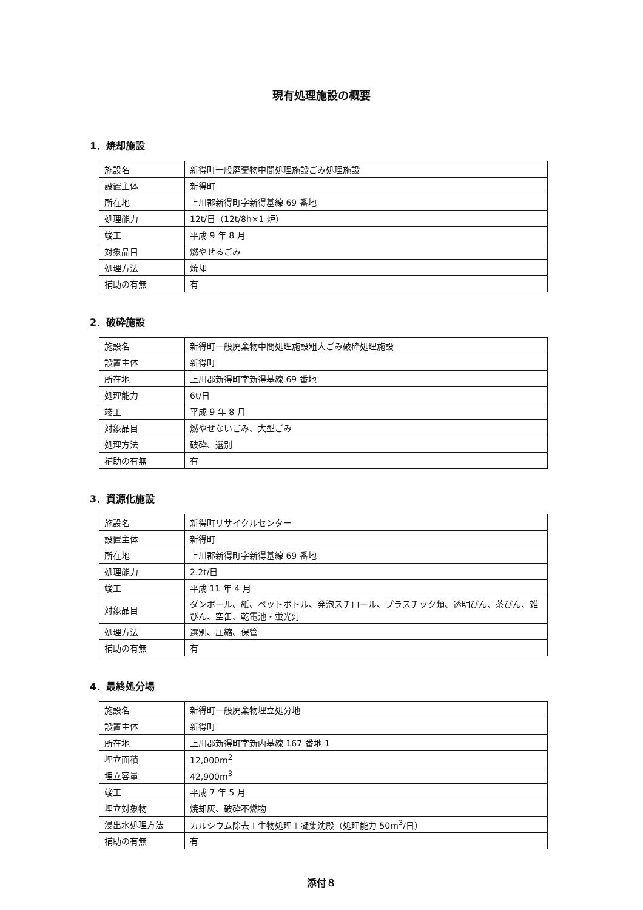現有処理施設の概要
1．焼却施設
| 施設名 | 新得町一般廃棄物中間処理施設ごみ処理施設 |
| 設置主体 | 新得町 |
| 所在地 | 上川郡新得町字新得基線 69 番地 |
| 処理能力 | 12t/日（12t/8h×1 炉） |
| 竣工 | 平成 9 年 8 月 |
| 対象品目 | 燃やせるごみ |
| 処理方法 | 焼却 |
| 補助の有無 | 有 |
2．破砕施設
| 施設名 | 新得町一般廃棄物中間処理施設粗大ごみ破砕処理施設 |
| 設置主体 | 新得町 |
| 所在地 | 上川郡新得町字新得基線 69 番地 |
| 処理能力 | 6t/日 |
| 竣工 | 平成 9 年 8 月 |
| 対象品目 | 燃やせないごみ、大型ごみ |
| 処理方法 | 破砕、選別 |
| 補助の有無 | 有 |
3．資源化施設
| 施設名 | 新得町リサイクルセンター |
| 設置主体 | 新得町 |
| 所在地 | 上川郡新得町字新得基線 69 番地 |
| 処理能力 | 2.2t/日 |
| 竣工 | 平成 11 年 4 月 |
| 対象品目 | ダンボール、紙、ペットボトル、発泡スチロール、プラスチック類、透明びん、茶びん、雑びん、空缶、乾電池・蛍光灯 |
| 処理方法 | 選別、圧縮、保管 |
| 補助の有無 | 有 |
4．最終処分場
| 施設名 | 新得町一般廃棄物埋立処分地 |
| 設置主体 | 新得町 |
| 所在地 | 上川郡新得町字新内基線 167 番地 1 |
| 埋立面積 | 12,000m<sup>2</sup> |
| 埋立容量 | 42,900m<sup>3</sup> |
| 竣工 | 平成 7 年 5 月 |
| 埋立対象物 | 焼却灰、破砕不燃物 |
| 浸出水処理方法 | カルシウム除去＋生物処理＋凝集沈殿（処理能力 50m<sup>3</sup>/日） |
| 補助の有無 | 有 |
添付８